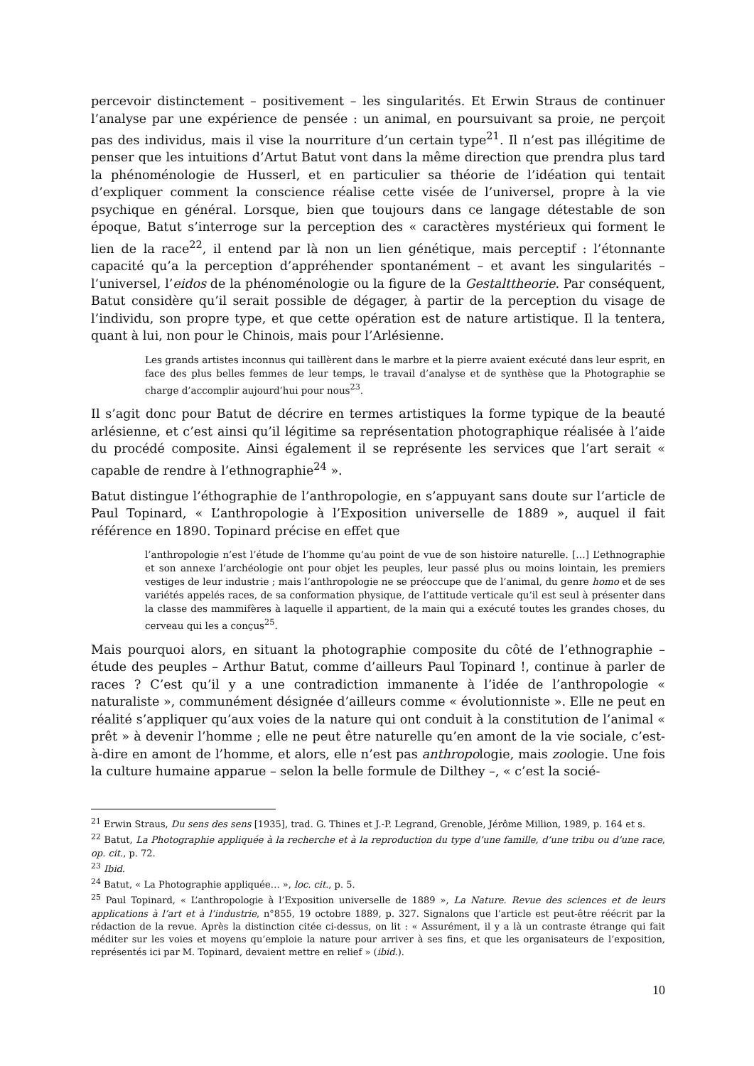percevoir distinctement – positivement – les singularités. Et Erwin Straus de continuer l’analyse par une expérience de pensée : un animal, en poursuivant sa proie, ne perçoit pas des individus, mais il vise la nourriture d’un certain type<sup>21</sup>. Il n’est pas illégitime de penser que les intuitions d’Artut Batut vont dans la même direction que prendra plus tard la phénoménologie de Husserl, et en particulier sa théorie de l’idéation qui tentait d’expliquer comment la conscience réalise cette visée de l’universel, propre à la vie psychique en général. Lorsque, bien que toujours dans ce langage détestable de son époque, Batut s’interroge sur la perception des « caractères mystérieux qui forment le lien de la race<sup>22</sup>, il entend par là non un lien génétique, mais perceptif : l’étonnante capacité qu’a la perception d’appréhender spontanément – et avant les singularités – l’universel, l’eidos de la phénoménologie ou la figure de la Gestalttheorie. Par conséquent, Batut considère qu’il serait possible de dégager, à partir de la perception du visage de l’individu, son propre type, et que cette opération est de nature artistique. Il la tentera, quant à lui, non pour le Chinois, mais pour l’Arlésienne.
Les grands artistes inconnus qui taillèrent dans le marbre et la pierre avaient exécuté dans leur esprit, en face des plus belles femmes de leur temps, le travail d’analyse et de synthèse que la Photographie se charge d’accomplir aujourd’hui pour nous<sup>23</sup>.
Il s’agit donc pour Batut de décrire en termes artistiques la forme typique de la beauté arlésienne, et c’est ainsi qu’il légitime sa représentation photographique réalisée à l’aide du procédé composite. Ainsi également il se représente les services que l’art serait « capable de rendre à l’ethnographie<sup>24</sup> ».
Batut distingue l’éthographie de l’anthropologie, en s’appuyant sans doute sur l’article de Paul Topinard, « L’anthropologie à l’Exposition universelle de 1889 », auquel il fait référence en 1890. Topinard précise en effet que
l’anthropologie n’est l’étude de l’homme qu’au point de vue de son histoire naturelle. […] L’ethnographie et son annexe l’archéologie ont pour objet les peuples, leur passé plus ou moins lointain, les premiers vestiges de leur industrie ; mais l’anthropologie ne se préoccupe que de l’animal, du genre homo et de ses variétés appelés races, de sa conformation physique, de l’attitude verticale qu’il est seul à présenter dans la classe des mammifères à laquelle il appartient, de la main qui a exécuté toutes les grandes choses, du cerveau qui les a conçus<sup>25</sup>.
Mais pourquoi alors, en situant la photographie composite du côté de l’ethnographie – étude des peuples – Arthur Batut, comme d’ailleurs Paul Topinard !, continue à parler de races ? C’est qu’il y a une contradiction immanente à l’idée de l’anthropologie « naturaliste », communément désignée d’ailleurs comme « évolutionniste ». Elle ne peut en réalité s’appliquer qu’aux voies de la nature qui ont conduit à la constitution de l’animal « prêt » à devenir l’homme ; elle ne peut être naturelle qu’en amont de la vie sociale, c’est-à-dire en amont de l’homme, et alors, elle n’est pas anthropologie, mais zoologie. Une fois la culture humaine apparue – selon la belle formule de Dilthey –, « c’est la socié-
<sup>21</sup> Erwin Straus, Du sens des sens [1935], trad. G. Thines et J.-P. Legrand, Grenoble, Jérôme Million, 1989, p. 164 et s.
<sup>22</sup> Batut, La Photographie appliquée à la recherche et à la reproduction du type d’une famille, d’une tribu ou d’une race, op. cit., p. 72.
<sup>23</sup> Ibid.
<sup>24</sup> Batut, « La Photographie appliquée… », loc. cit., p. 5.
<sup>25</sup> Paul Topinard, « L’anthropologie à l’Exposition universelle de 1889 », La Nature. Revue des sciences et de leurs applications à l’art et à l’industrie, n°855, 19 octobre 1889, p. 327. Signalons que l’article est peut-être réécrit par la rédaction de la revue. Après la distinction citée ci-dessus, on lit : « Assurément, il y a là un contraste étrange qui fait méditer sur les voies et moyens qu’emploie la nature pour arriver à ses fins, et que les organisateurs de l’exposition, représentés ici par M. Topinard, devaient mettre en relief » (ibid.).
10